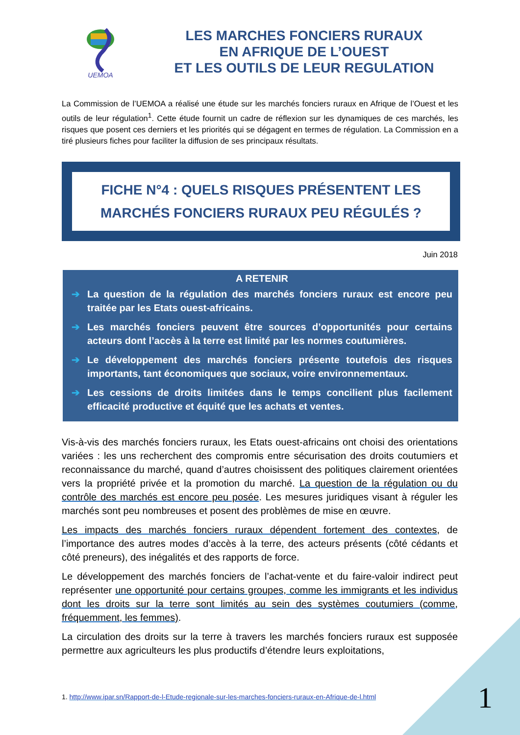UEMOA
LES MARCHES FONCIERS RURAUX
EN AFRIQUE DE L’OUEST
ET LES OUTILS DE LEUR REGULATION
La Commission de l’UEMOA a réalisé une étude sur les marchés fonciers ruraux en Afrique de l’Ouest et les outils de leur régulation<sup>1</sup>. Cette étude fournit un cadre de réflexion sur les dynamiques de ces marchés, les risques que posent ces derniers et les priorités qui se dégagent en termes de régulation. La Commission en a tiré plusieurs fiches pour faciliter la diffusion de ses principaux résultats.
FICHE N°4 : QUELS RISQUES PRÉSENTENT LES
MARCHÉS FONCIERS RURAUX PEU RÉGULÉS ?
Juin 2018
A RETENIR
➔ La question de la régulation des marchés fonciers ruraux est encore peu traitée par les Etats ouest-africains.
➔ Les marchés fonciers peuvent être sources d’opportunités pour certains acteurs dont l’accès à la terre est limité par les normes coutumières.
➔ Le développement des marchés fonciers présente toutefois des risques importants, tant économiques que sociaux, voire environnementaux.
➔ Les cessions de droits limitées dans le temps concilient plus facilement efficacité productive et équité que les achats et ventes.
Vis-à-vis des marchés fonciers ruraux, les Etats ouest-africains ont choisi des orientations variées : les uns recherchent des compromis entre sécurisation des droits coutumiers et reconnaissance du marché, quand d’autres choisissent des politiques clairement orientées vers la propriété privée et la promotion du marché. La question de la régulation ou du contrôle des marchés est encore peu posée. Les mesures juridiques visant à réguler les marchés sont peu nombreuses et posent des problèmes de mise en œuvre.
Les impacts des marchés fonciers ruraux dépendent fortement des contextes, de l’importance des autres modes d’accès à la terre, des acteurs présents (côté cédants et côté preneurs), des inégalités et des rapports de force.
Le développement des marchés fonciers de l’achat-vente et du faire-valoir indirect peut représenter une opportunité pour certains groupes, comme les immigrants et les individus dont les droits sur la terre sont limités au sein des systèmes coutumiers (comme, fréquemment, les femmes).
La circulation des droits sur la terre à travers les marchés fonciers ruraux est supposée permettre aux agriculteurs les plus productifs d’étendre leurs exploitations,
1. http://www.ipar.sn/Rapport-de-l-Etude-regionale-sur-les-marches-fonciers-ruraux-en-Afrique-de-l.html
1